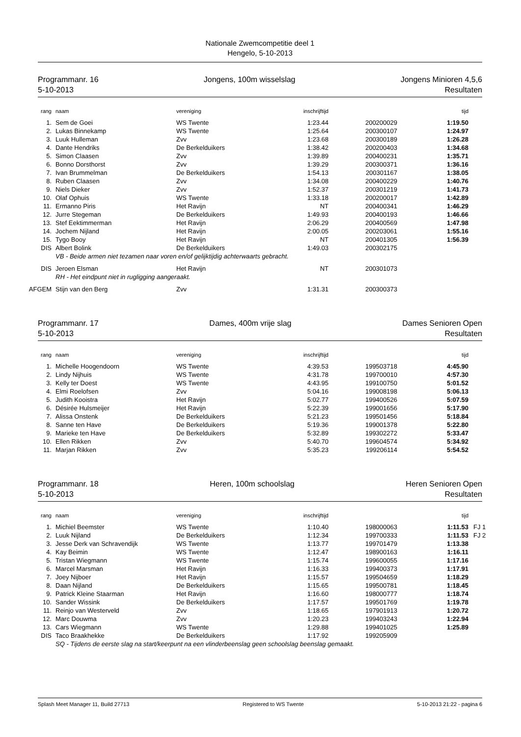Nationale Zwemcompetitie deel 1
Hengelo, 5-10-2013
Programmanr. 16
5-10-2013
Jongens, 100m wisselslag Jongens Minioren 4,5,6
Resultaten
| rang | naam | vereniging | inschrijftijd | | tijd | |
| --- | --- | --- | --- | --- | --- | --- |
| 1. | Sem de Goei | WS Twente | 1:23.44 | 200200029 | 1:19.50 | |
| 2. | Lukas Binnekamp | WS Twente | 1:25.64 | 200300107 | 1:24.97 | |
| 3. | Luuk Hulleman | Zvv | 1:23.68 | 200300189 | 1:26.28 | |
| 4. | Dante Hendriks | De Berkelduikers | 1:38.42 | 200200403 | 1:34.68 | |
| 5. | Simon Claasen | Zvv | 1:39.89 | 200400231 | 1:35.71 | |
| 6. | Bonno Dorsthorst | Zvv | 1:39.29 | 200300371 | 1:36.16 | |
| 7. | Ivan Brummelman | De Berkelduikers | 1:54.13 | 200301167 | 1:38.05 | |
| 8. | Ruben Claasen | Zvv | 1:34.08 | 200400229 | 1:40.76 | |
| 9. | Niels Dieker | Zvv | 1:52.37 | 200301219 | 1:41.73 | |
| 10. | Olaf Ophuis | WS Twente | 1:33.18 | 200200017 | 1:42.89 | |
| 11. | Ermanno Piris | Het Ravijn | NT | 200400341 | 1:46.29 | |
| 12. | Jurre Stegeman | De Berkelduikers | 1:49.93 | 200400193 | 1:46.66 | |
| 13. | Stef Eektimmerman | Het Ravijn | 2:06.29 | 200400569 | 1:47.98 | |
| 14. | Jochem Nijland | Het Ravijn | 2:00.05 | 200203061 | 1:55.16 | |
| 15. | Tygo Booy | Het Ravijn | NT | 200401305 | 1:56.39 | |
| DIS | Albert Bolink | De Berkelduikers | 1:49.03 | 200302175 | | |
| | VB - Beide armen niet tezamen naar voren en/of gelijktijdig achterwaarts gebracht. | | | | | |
| DIS | Jeroen Elsman | Het Ravijn | NT | 200301073 | | |
| | RH - Het eindpunt niet in rugligging aangeraakt. | | | | | |
| AFGEM | Stijn van den Berg | Zvv | 1:31.31 | 200300373 | | |
Programmanr. 17
5-10-2013
Dames, 400m vrije slag Dames Senioren Open
Resultaten
| rang | naam | vereniging | inschrijftijd | | tijd | |
| --- | --- | --- | --- | --- | --- | --- |
| 1. | Michelle Hoogendoorn | WS Twente | 4:39.53 | 199503718 | 4:45.90 | |
| 2. | Lindy Nijhuis | WS Twente | 4:31.78 | 199700010 | 4:57.30 | |
| 3. | Kelly ter Doest | WS Twente | 4:43.95 | 199100750 | 5:01.52 | |
| 4. | Elmi Roelofsen | Zvv | 5:04.16 | 199008198 | 5:06.13 | |
| 5. | Judith Kooistra | Het Ravijn | 5:02.77 | 199400526 | 5:07.59 | |
| 6. | Désirée Hulsmeijer | Het Ravijn | 5:22.39 | 199001656 | 5:17.90 | |
| 7. | Alissa Onstenk | De Berkelduikers | 5:21.23 | 199501456 | 5:18.84 | |
| 8. | Sanne ten Have | De Berkelduikers | 5:19.36 | 199001378 | 5:22.80 | |
| 9. | Marieke ten Have | De Berkelduikers | 5:32.89 | 199302272 | 5:33.47 | |
| 10. | Ellen Rikken | Zvv | 5:40.70 | 199604574 | 5:34.92 | |
| 11. | Marjan Rikken | Zvv | 5:35.23 | 199206114 | 5:54.52 | |
Programmanr. 18
5-10-2013
Heren, 100m schoolslag Heren Senioren Open
Resultaten
| rang | naam | vereniging | inschrijftijd | | tijd | |
| --- | --- | --- | --- | --- | --- | --- |
| 1. | Michiel Beemster | WS Twente | 1:10.40 | 198000063 | 1:11.53 | FJ 1 |
| 2. | Luuk Nijland | De Berkelduikers | 1:12.34 | 199700333 | 1:11.53 | FJ 2 |
| 3. | Jesse Derk van Schravendijk | WS Twente | 1:13.77 | 199701479 | 1:13.38 | |
| 4. | Kay Beimin | WS Twente | 1:12.47 | 198900163 | 1:16.11 | |
| 5. | Tristan Wiegmann | WS Twente | 1:15.74 | 199600055 | 1:17.16 | |
| 6. | Marcel Marsman | Het Ravijn | 1:16.33 | 199400373 | 1:17.91 | |
| 7. | Joey Nijboer | Het Ravijn | 1:15.57 | 199504659 | 1:18.29 | |
| 8. | Daan Nijland | De Berkelduikers | 1:15.65 | 199500781 | 1:18.45 | |
| 9. | Patrick Kleine Staarman | Het Ravijn | 1:16.60 | 198000777 | 1:18.74 | |
| 10. | Sander Wissink | De Berkelduikers | 1:17.57 | 199501769 | 1:19.78 | |
| 11. | Reinjo van Westerveld | Zvv | 1:18.65 | 197901913 | 1:20.72 | |
| 12. | Marc Douwma | Zvv | 1:20.23 | 199403243 | 1:22.94 | |
| 13. | Cars Wiegmann | WS Twente | 1:29.88 | 199401025 | 1:25.89 | |
| DIS | Taco Braakhekke | De Berkelduikers | 1:17.92 | 199205909 | | |
| | SQ - Tijdens de eerste slag na start/keerpunt na een vlinderbeenslag geen schoolslag beenslag gemaakt. | | | | | |
Splash Meet Manager 11, Build 27713 Registered to WS Twente 5-10-2013 21:22 - pagina 6